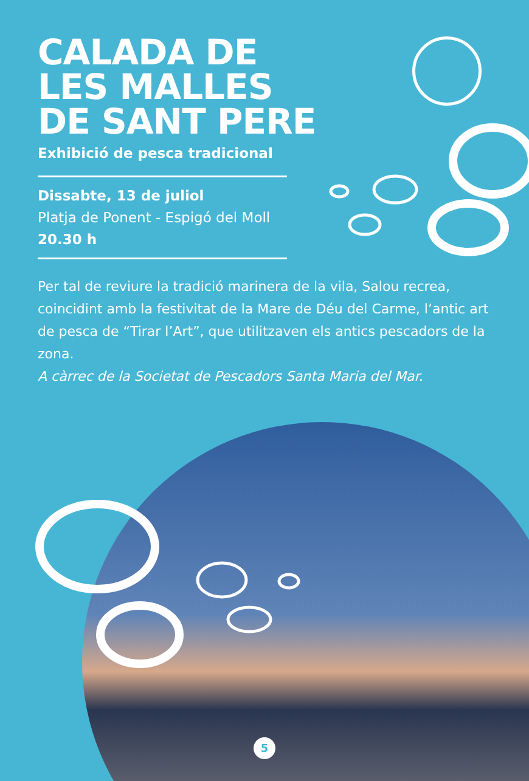CALADA DE
LES MALLES
DE SANT PERE
Exhibició de pesca tradicional
Dissabte, 13 de juliol
Platja de Ponent - Espigó del Moll
20.30 h
Per tal de reviure la tradició marinera de la vila, Salou recrea, coincidint amb la festivitat de la Mare de Déu del Carme, l’antic art de pesca de “Tirar l’Art”, que utilitzaven els antics pescadors de la zona.
A càrrec de la Societat de Pescadors Santa Maria del Mar.
5